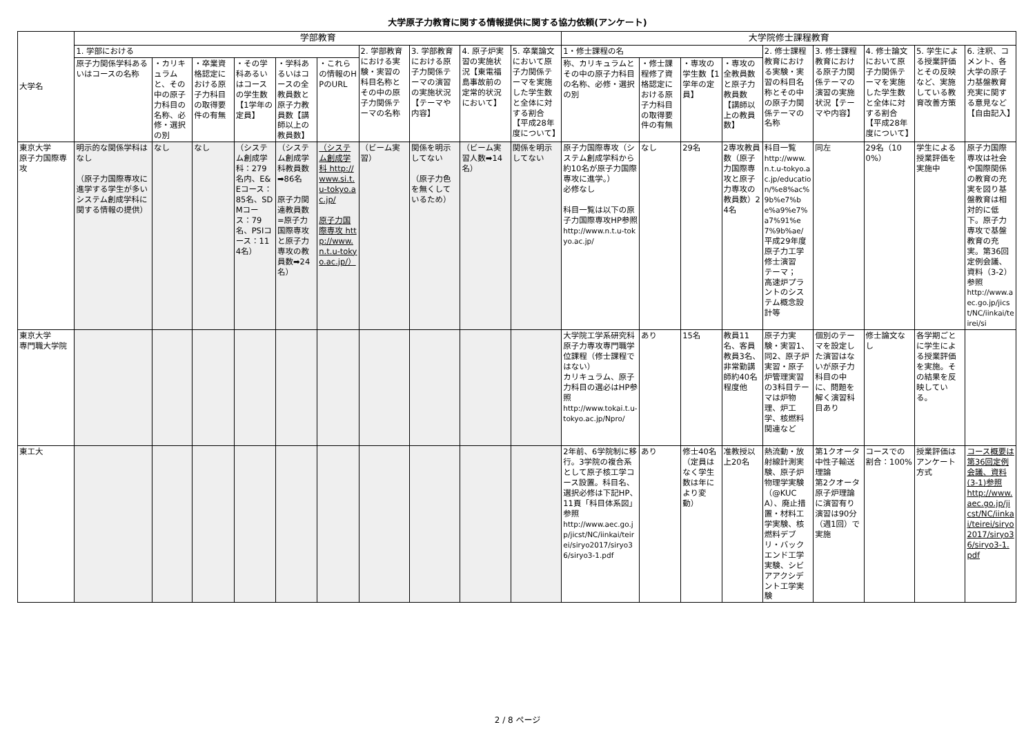大学原子力教育に関する情報提供に関する協力依頼(アンケート)
| 大学名 | 学部教育 | | | | | | | | | | 大学院修士課程教育 | | | | | | | | |
| --- | --- | --- | --- | --- | --- | --- | --- | --- | --- | --- | --- | --- | --- | --- | --- | --- | --- | --- | --- |
| | 1. 学部における | | | | | | 2. 学部教育における実験・実習の科目名称とその中の原子力関係テーマの名称 | 3. 学部教育における原子力関係テーマの演習の実施状況【テーマや内容】 | 4. 原子炉実習の実施状況【東電福島事故前の定常的状況において】 | 5. 卒業論文において原子力関係テーマを実施した学生数と全体に対する割合【平成28年度について】 | 1・修士課程の名 | | | | 2. 修士課程教育における実験・実習の科目名称とその中の原子力関係テーマの名称 | 3. 修士課程教育における原子力関係テーマの演習の実施状況【テーマや内容】 | 4. 修士論文において原子力関係テーマを実施した学生数と全体に対する割合【平成28年度について】 | 5. 学生による授業評価とその反映など、実施している教育改善方策 | 6. 注釈、コメント、各大学の原子力基盤教育充実に関する意見など【自由記入】 |
| | 原子力関係学科あるいはコースの名称 | ・カリキュラムと、その中の原子力科目の名称、必修・選択の別 | ・卒業資格認定における原子力科目の取得要件の有無 | ・その学科あるいはコースの学生数【1学年の定員】 | ・学科あるいはコースの全教員数と原子力教員数【講師以上の教員数】 | ・これらの情報のHPのURL | | | | | 称、カリキュラムとその中の原子力科目の名称、必修・選択の別 | ・修士課程修了資格認定における原子力科目の取得要件の有無 | ・専攻の学生数【1学年の定員】 | ・専攻の全教員数と原子力教員数【講師以上の教員数】 | | | | | |
| 東京大学 原子力国際専攻 | 明示的な関係学科はなし （原子力国際専攻に進学する学生が多いシステム創成学科に関する情報の提供） | なし | なし | （システム創成学科：279名内、E&Eコース：85名、SDMコース：79名、PSIコース：114名） | （システム創成学科教員数➡86名 原子力関連教員数=原子力国際専攻と原子力専攻の教員数➡24名） | （システム創成学科 http://www.si.t.u-tokyo.ac.jp/ 原子力国際専攻 http://www.n.t.u-tokyo.ac.jp/） | （ビーム実習） | 関係を明示してない （原子力色を無くしているため） | （ビーム実習人数➡14名） | 関係を明示してない | 原子力国際専攻（システム創成学科から約10名が原子力国際専攻に進学。） 必修なし 科目一覧は以下の原子力国際専攻HP参照 http://www.n.t.u-tokyo.ac.jp/ | なし | 29名 | 2専攻教員数（原子力国際専攻と原子力専攻の教員数）24名 | 科目一覧 http://www.n.t.u-tokyo.ac.jp/education/%e8%ac%9b%e7%be%a9%e7%a7%91%e7%9b%ae/ 平成29年度原子力工学修士演習 テーマ； 高速炉プラントのシステム概念設計等 | 同左 | 29名（100%） | 学生による授業評価を実施中 | 原子力国際専攻は社会や国際関係の教育の充実を図り基盤教育は相対的に低下。原子力専攻で基盤教育の充実。第36回定例会議、資料（3-2）参照 http://www.aec.go.jp/jicst/NC/iinkai/teirei/si |
| 東京大学 専門職大学院 | | | | | | | | | | | 大学院工学系研究科原子力専攻専門職学位課程（修士課程ではない） カリキュラム、原子力科目の選必はHP参照 http://www.tokai.t.u-tokyo.ac.jp/Npro/ | あり | 15名 | 教員11名、客員教員3名、非常勤講師約40名程度他 | 原子力実験・実習1、同2、原子炉実習・原子炉管理実習の3科目テーマは炉物理、炉工学、核燃料関連など | 個別のテーマを設定した演習はないが原子力科目の中に、問題を解く演習科目あり | 修士論文なし | 各学期ごとに学生による授業評価を実施。その結果を反映している。 | |
| 東工大 | | | | | | | | | | | 2年前、6学院制に移行。3学院の複合系として原子核工学コース設置。科目名、選択必修は下記HP、11頁「科目体系図」参照 http://www.aec.go.jp/jicst/NC/iinkai/teirei/siryo2017/siryo36/siryo3-1.pdf | あり | 修士40名（定員はなく学生数は年により変動） | 准教授以上20名 | 熱流動・放射線計測実験、原子炉物理学実験（@KUCA）、廃止措置・材料工学実験、核燃料デブリ・バックエンド工学実験、シビアアクシデント工学実験 | 第1クオータ中性子輸送理論 第2クオータ原子炉理論に演習有り 演習は90分（週1回）で実施 | コースでの割合：100% | 授業評価はアンケート方式 | コース概要は第36回定例会議、資料(3-1)参照 http://www.aec.go.jp/jicst/NC/iinkai/teirei/siryo2017/siryo36/siryo3-1.pdf |
2 / 8 ページ